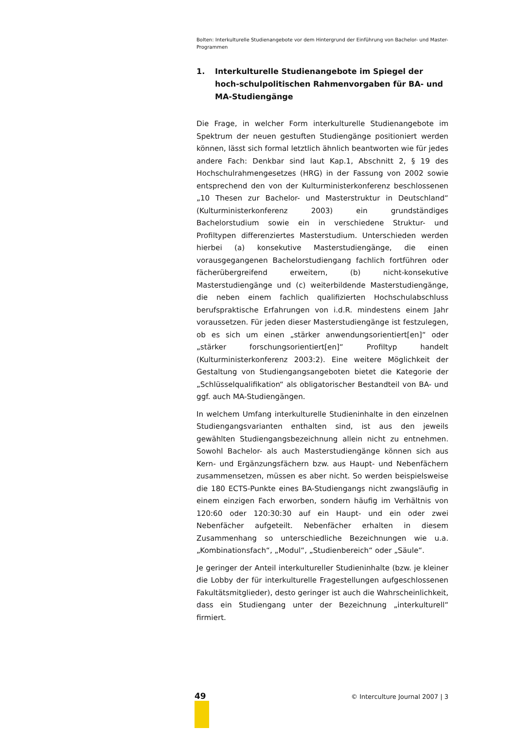Bolten: Interkulturelle Studienangebote vor dem Hintergrund der Einführung von Bachelor- und Master-Programmen
1. Interkulturelle Studienangebote im Spiegel der hoch-schulpolitischen Rahmenvorgaben für BA- und MA-Studiengänge
Die Frage, in welcher Form interkulturelle Studienangebote im Spektrum der neuen gestuften Studiengänge positioniert werden können, lässt sich formal letztlich ähnlich beantworten wie für jedes andere Fach: Denkbar sind laut Kap.1, Abschnitt 2, § 19 des Hochschulrahmengesetzes (HRG) in der Fassung von 2002 sowie entsprechend den von der Kulturministerkonferenz beschlossenen „10 Thesen zur Bachelor- und Masterstruktur in Deutschland“ (Kulturministerkonferenz 2003) ein grundständiges Bachelorstudium sowie ein in verschiedene Struktur- und Profiltypen differenziertes Masterstudium. Unterschieden werden hierbei (a) konsekutive Masterstudiengänge, die einen vorausgegangenen Bachelorstudiengang fachlich fortführen oder fächerübergreifend erweitern, (b) nicht-konsekutive Masterstudiengänge und (c) weiterbildende Masterstudiengänge, die neben einem fachlich qualifizierten Hochschulabschluss berufspraktische Erfahrungen von i.d.R. mindestens einem Jahr voraussetzen. Für jeden dieser Masterstudiengänge ist festzulegen, ob es sich um einen „stärker anwendungsorientiert[en]“ oder „stärker forschungsorientiert[en]“ Profiltyp handelt (Kulturministerkonferenz 2003:2). Eine weitere Möglichkeit der Gestaltung von Studiengangsangeboten bietet die Kategorie der „Schlüsselqualifikation“ als obligatorischer Bestandteil von BA- und ggf. auch MA-Studiengängen.
In welchem Umfang interkulturelle Studieninhalte in den einzelnen Studiengangsvarianten enthalten sind, ist aus den jeweils gewählten Studiengangsbezeichnung allein nicht zu entnehmen. Sowohl Bachelor- als auch Masterstudiengänge können sich aus Kern- und Ergänzungsfächern bzw. aus Haupt- und Nebenfächern zusammensetzen, müssen es aber nicht. So werden beispielsweise die 180 ECTS-Punkte eines BA-Studiengangs nicht zwangsläufig in einem einzigen Fach erworben, sondern häufig im Verhältnis von 120:60 oder 120:30:30 auf ein Haupt- und ein oder zwei Nebenfächer aufgeteilt. Nebenfächer erhalten in diesem Zusammenhang so unterschiedliche Bezeichnungen wie u.a. „Kombinationsfach“, „Modul“, „Studienbereich“ oder „Säule“.
Je geringer der Anteil interkultureller Studieninhalte (bzw. je kleiner die Lobby der für interkulturelle Fragestellungen aufgeschlossenen Fakultätsmitglieder), desto geringer ist auch die Wahrscheinlichkeit, dass ein Studiengang unter der Bezeichnung „interkulturell“ firmiert.
49 © Interculture Journal 2007 | 3